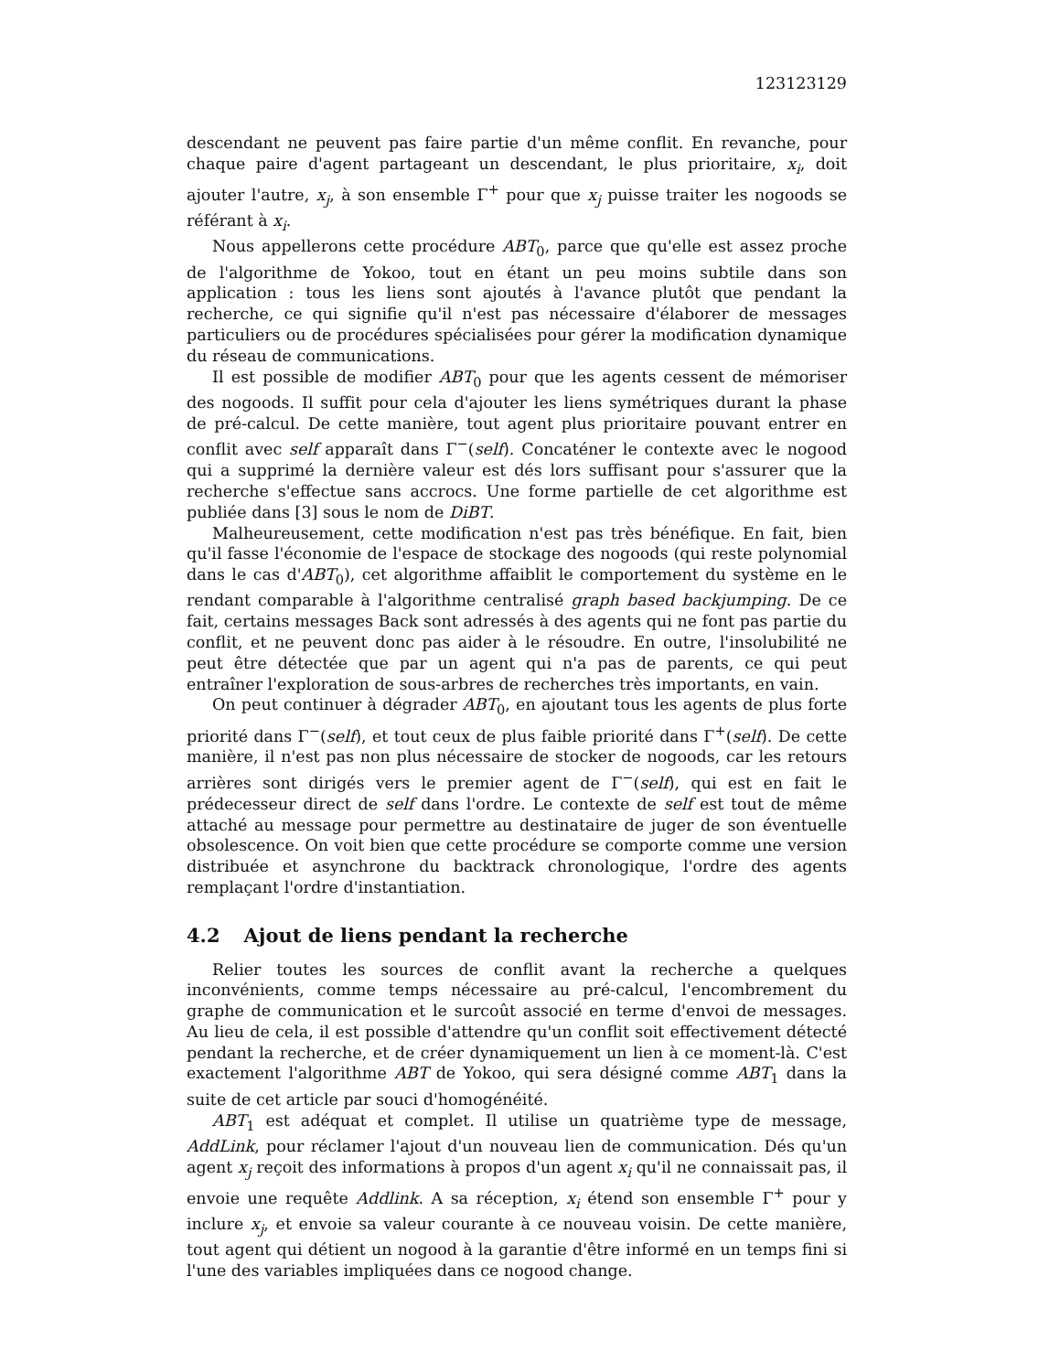123123129
descendant ne peuvent pas faire partie d'un même conflit. En revanche, pour chaque paire d'agent partageant un descendant, le plus prioritaire, x<sub>i</sub>, doit ajouter l'autre, x<sub>j</sub>, à son ensemble Γ<sup>+</sup> pour que x<sub>j</sub> puisse traiter les nogoods se référant à x<sub>i</sub>.
Nous appellerons cette procédure ABT<sub>0</sub>, parce que qu'elle est assez proche de l'algorithme de Yokoo, tout en étant un peu moins subtile dans son application : tous les liens sont ajoutés à l'avance plutôt que pendant la recherche, ce qui signifie qu'il n'est pas nécessaire d'élaborer de messages particuliers ou de procédures spécialisées pour gérer la modification dynamique du réseau de communications.
Il est possible de modifier ABT<sub>0</sub> pour que les agents cessent de mémoriser des nogoods. Il suffit pour cela d'ajouter les liens symétriques durant la phase de pré-calcul. De cette manière, tout agent plus prioritaire pouvant entrer en conflit avec self apparaît dans Γ<sup>−</sup>(self). Concaténer le contexte avec le nogood qui a supprimé la dernière valeur est dés lors suffisant pour s'assurer que la recherche s'effectue sans accrocs. Une forme partielle de cet algorithme est publiée dans [3] sous le nom de DiBT.
Malheureusement, cette modification n'est pas très bénéfique. En fait, bien qu'il fasse l'économie de l'espace de stockage des nogoods (qui reste polynomial dans le cas d'ABT<sub>0</sub>), cet algorithme affaiblit le comportement du système en le rendant comparable à l'algorithme centralisé graph based backjumping. De ce fait, certains messages Back sont adressés à des agents qui ne font pas partie du conflit, et ne peuvent donc pas aider à le résoudre. En outre, l'insolubilité ne peut être détectée que par un agent qui n'a pas de parents, ce qui peut entraîner l'exploration de sous-arbres de recherches très importants, en vain.
On peut continuer à dégrader ABT<sub>0</sub>, en ajoutant tous les agents de plus forte priorité dans Γ<sup>−</sup>(self), et tout ceux de plus faible priorité dans Γ<sup>+</sup>(self). De cette manière, il n'est pas non plus nécessaire de stocker de nogoods, car les retours arrières sont dirigés vers le premier agent de Γ<sup>−</sup>(self), qui est en fait le prédecesseur direct de self dans l'ordre. Le contexte de self est tout de même attaché au message pour permettre au destinataire de juger de son éventuelle obsolescence. On voit bien que cette procédure se comporte comme une version distribuée et asynchrone du backtrack chronologique, l'ordre des agents remplaçant l'ordre d'instantiation.
4.2 Ajout de liens pendant la recherche
Relier toutes les sources de conflit avant la recherche a quelques inconvénients, comme temps nécessaire au pré-calcul, l'encombrement du graphe de communication et le surcoût associé en terme d'envoi de messages. Au lieu de cela, il est possible d'attendre qu'un conflit soit effectivement détecté pendant la recherche, et de créer dynamiquement un lien à ce moment-là. C'est exactement l'algorithme ABT de Yokoo, qui sera désigné comme ABT<sub>1</sub> dans la suite de cet article par souci d'homogénéité.
ABT<sub>1</sub> est adéquat et complet. Il utilise un quatrième type de message, AddLink, pour réclamer l'ajout d'un nouveau lien de communication. Dés qu'un agent x<sub>j</sub> reçoit des informations à propos d'un agent x<sub>i</sub> qu'il ne connaissait pas, il envoie une requête Addlink. A sa réception, x<sub>i</sub> étend son ensemble Γ<sup>+</sup> pour y inclure x<sub>j</sub>, et envoie sa valeur courante à ce nouveau voisin. De cette manière, tout agent qui détient un nogood à la garantie d'être informé en un temps fini si l'une des variables impliquées dans ce nogood change.